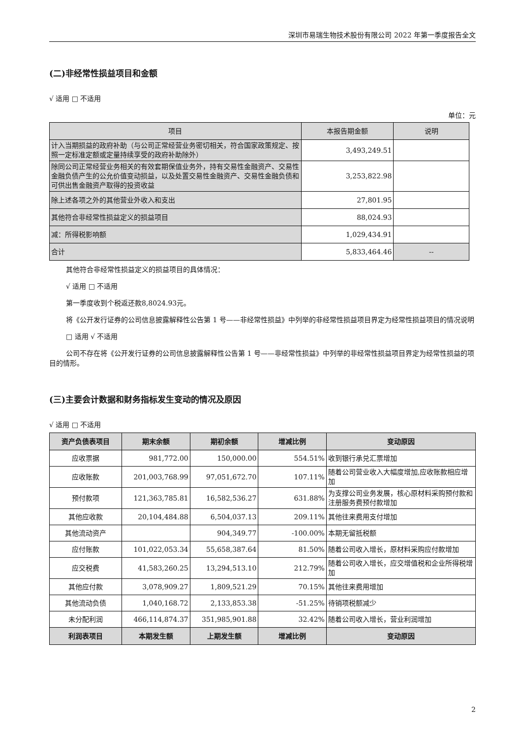深圳市易瑞生物技术股份有限公司 2022 年第一季度报告全文
(二)非经常性损益项目和金额
√ 适用 □ 不适用
单位：元
| 项目 | 本报告期金额 | 说明 |
| --- | --- | --- |
| 计入当期损益的政府补助（与公司正常经营业务密切相关，符合国家政策规定、按照一定标准定额或定量持续享受的政府补助除外） | 3,493,249.51 | |
| 除同公司正常经营业务相关的有效套期保值业务外，持有交易性金融资产、交易性金融负债产生的公允价值变动损益，以及处置交易性金融资产、交易性金融负债和可供出售金融资产取得的投资收益 | 3,253,822.98 | |
| 除上述各项之外的其他营业外收入和支出 | 27,801.95 | |
| 其他符合非经常性损益定义的损益项目 | 88,024.93 | |
| 减：所得税影响额 | 1,029,434.91 | |
| 合计 | 5,833,464.46 | -- |
其他符合非经常性损益定义的损益项目的具体情况：
√ 适用 □ 不适用
第一季度收到个税返还款8,8024.93元。
将《公开发行证券的公司信息披露解释性公告第 1 号——非经常性损益》中列举的非经常性损益项目界定为经常性损益项目的情况说明
□ 适用 √ 不适用
公司不存在将《公开发行证券的公司信息披露解释性公告第 1 号——非经常性损益》中列举的非经常性损益项目界定为经常性损益的项目的情形。
(三)主要会计数据和财务指标发生变动的情况及原因
√ 适用 □ 不适用
| 资产负债表项目 | 期末余额 | 期初余额 | 增减比例 | 变动原因 |
| --- | --- | --- | --- | --- |
| 应收票据 | 981,772.00 | 150,000.00 | 554.51% | 收到银行承兑汇票增加 |
| 应收账款 | 201,003,768.99 | 97,051,672.70 | 107.11% | 随着公司营业收入大幅度增加,应收账款相应增加 |
| 预付款项 | 121,363,785.81 | 16,582,536.27 | 631.88% | 为支撑公司业务发展，核心原材料采购预付款和注册服务费预付款增加 |
| 其他应收款 | 20,104,484.88 | 6,504,037.13 | 209.11% | 其他往来费用支付增加 |
| 其他流动资产 | | 904,349.77 | -100.00% | 本期无留抵税额 |
| 应付账款 | 101,022,053.34 | 55,658,387.64 | 81.50% | 随着公司收入增长，原材料采购应付款增加 |
| 应交税费 | 41,583,260.25 | 13,294,513.10 | 212.79% | 随着公司收入增长，应交增值税和企业所得税增加 |
| 其他应付款 | 3,078,909.27 | 1,809,521.29 | 70.15% | 其他往来费用增加 |
| 其他流动负债 | 1,040,168.72 | 2,133,853.38 | -51.25% | 待销项税额减少 |
| 未分配利润 | 466,114,874.37 | 351,985,901.88 | 32.42% | 随着公司收入增长，营业利润增加 |
| 利润表项目 | 本期发生额 | 上期发生额 | 增减比例 | 变动原因 |
2